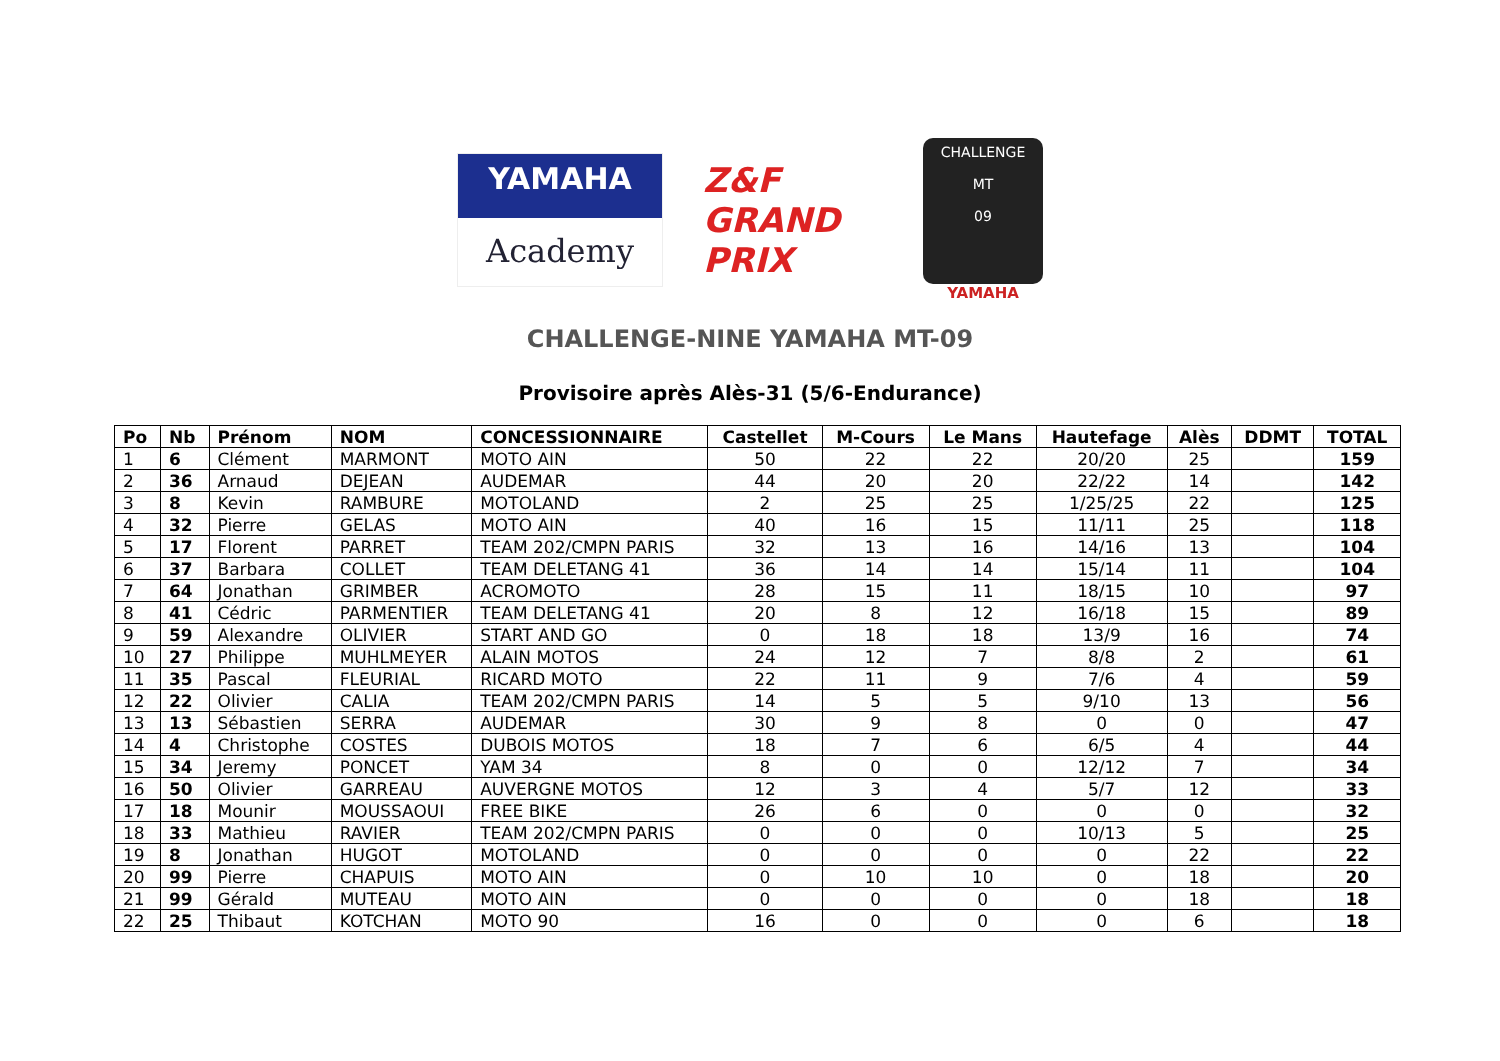YAMAHA
Academy
Z&F GRAND PRIX
CHALLENGE
MT
09
YAMAHA
CHALLENGE-NINE YAMAHA MT-09
Provisoire après Alès-31 (5/6-Endurance)
| Po | Nb | Prénom | NOM | CONCESSIONNAIRE | Castellet | M-Cours | Le Mans | Hautefage | Alès | DDMT | TOTAL |
| --- | --- | --- | --- | --- | --- | --- | --- | --- | --- | --- | --- |
| 1 | 6 | Clément | MARMONT | MOTO AIN | 50 | 22 | 22 | 20/20 | 25 | | 159 |
| 2 | 36 | Arnaud | DEJEAN | AUDEMAR | 44 | 20 | 20 | 22/22 | 14 | | 142 |
| 3 | 8 | Kevin | RAMBURE | MOTOLAND | 2 | 25 | 25 | 1/25/25 | 22 | | 125 |
| 4 | 32 | Pierre | GELAS | MOTO AIN | 40 | 16 | 15 | 11/11 | 25 | | 118 |
| 5 | 17 | Florent | PARRET | TEAM 202/CMPN PARIS | 32 | 13 | 16 | 14/16 | 13 | | 104 |
| 6 | 37 | Barbara | COLLET | TEAM DELETANG 41 | 36 | 14 | 14 | 15/14 | 11 | | 104 |
| 7 | 64 | Jonathan | GRIMBER | ACROMOTO | 28 | 15 | 11 | 18/15 | 10 | | 97 |
| 8 | 41 | Cédric | PARMENTIER | TEAM DELETANG 41 | 20 | 8 | 12 | 16/18 | 15 | | 89 |
| 9 | 59 | Alexandre | OLIVIER | START AND GO | 0 | 18 | 18 | 13/9 | 16 | | 74 |
| 10 | 27 | Philippe | MUHLMEYER | ALAIN MOTOS | 24 | 12 | 7 | 8/8 | 2 | | 61 |
| 11 | 35 | Pascal | FLEURIAL | RICARD MOTO | 22 | 11 | 9 | 7/6 | 4 | | 59 |
| 12 | 22 | Olivier | CALIA | TEAM 202/CMPN PARIS | 14 | 5 | 5 | 9/10 | 13 | | 56 |
| 13 | 13 | Sébastien | SERRA | AUDEMAR | 30 | 9 | 8 | 0 | 0 | | 47 |
| 14 | 4 | Christophe | COSTES | DUBOIS MOTOS | 18 | 7 | 6 | 6/5 | 4 | | 44 |
| 15 | 34 | Jeremy | PONCET | YAM 34 | 8 | 0 | 0 | 12/12 | 7 | | 34 |
| 16 | 50 | Olivier | GARREAU | AUVERGNE MOTOS | 12 | 3 | 4 | 5/7 | 12 | | 33 |
| 17 | 18 | Mounir | MOUSSAOUI | FREE BIKE | 26 | 6 | 0 | 0 | 0 | | 32 |
| 18 | 33 | Mathieu | RAVIER | TEAM 202/CMPN PARIS | 0 | 0 | 0 | 10/13 | 5 | | 25 |
| 19 | 8 | Jonathan | HUGOT | MOTOLAND | 0 | 0 | 0 | 0 | 22 | | 22 |
| 20 | 99 | Pierre | CHAPUIS | MOTO AIN | 0 | 10 | 10 | 0 | 18 | | 20 |
| 21 | 99 | Gérald | MUTEAU | MOTO AIN | 0 | 0 | 0 | 0 | 18 | | 18 |
| 22 | 25 | Thibaut | KOTCHAN | MOTO 90 | 16 | 0 | 0 | 0 | 6 | | 18 |